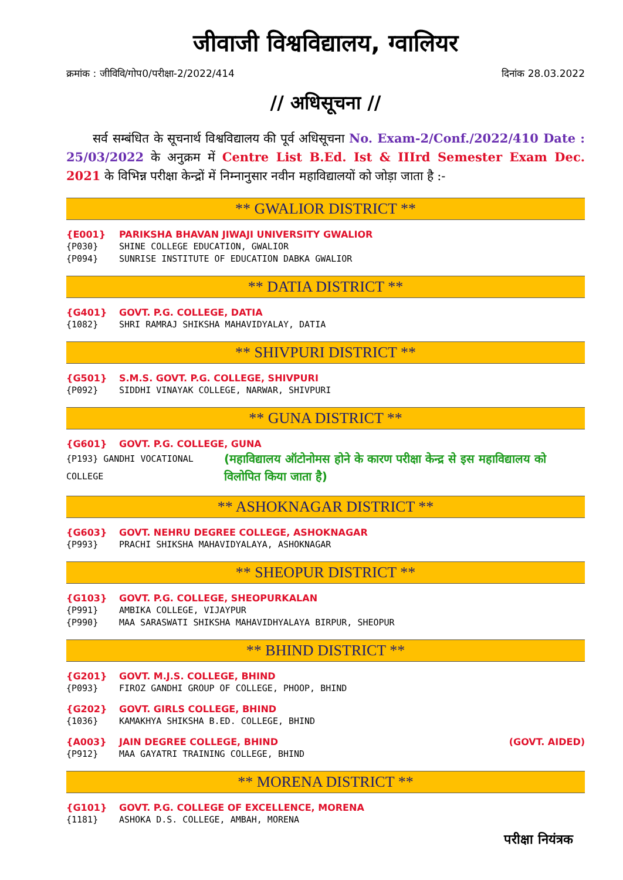जीवाजी विश्वविद्यालय, ग्वालियर
क्रमांक : जीविवि/गोप0/परीक्षा-2/2022/414 दिनांक 28.03.2022
// अधिसूचना //
सर्व सम्बंधित के सूचनार्थ विश्वविद्यालय की पूर्व अधिसूचना No. Exam-2/Conf./2022/410 Date : 25/03/2022 के अनुक्रम में Centre List B.Ed. Ist & IIIrd Semester Exam Dec. 2021 के विभिन्न परीक्षा केन्द्रों में निम्नानुसार नवीन महाविद्यालयों को जोड़ा जाता है :-
** GWALIOR DISTRICT **
{E001} PARIKSHA BHAVAN JIWAJI UNIVERSITY GWALIOR
{P030} SHINE COLLEGE EDUCATION, GWALIOR
{P094} SUNRISE INSTITUTE OF EDUCATION DABKA GWALIOR
** DATIA DISTRICT **
{G401} GOVT. P.G. COLLEGE, DATIA
{1082} SHRI RAMRAJ SHIKSHA MAHAVIDYALAY, DATIA
** SHIVPURI DISTRICT **
{G501} S.M.S. GOVT. P.G. COLLEGE, SHIVPURI
{P092} SIDDHI VINAYAK COLLEGE, NARWAR, SHIVPURI
** GUNA DISTRICT **
{G601} GOVT. P.G. COLLEGE, GUNA
{P193} GANDHI VOCATIONAL COLLEGE (महाविद्यालय ऑटोनोमस होने के कारण परीक्षा केन्द्र से इस महाविद्यालय को विलोपित किया जाता है)
** ASHOKNAGAR DISTRICT **
{G603} GOVT. NEHRU DEGREE COLLEGE, ASHOKNAGAR
{P993} PRACHI SHIKSHA MAHAVIDYALAYA, ASHOKNAGAR
** SHEOPUR DISTRICT **
{G103} GOVT. P.G. COLLEGE, SHEOPURKALAN
{P991} AMBIKA COLLEGE, VIJAYPUR
{P990} MAA SARASWATI SHIKSHA MAHAVIDHYALAYA BIRPUR, SHEOPUR
** BHIND DISTRICT **
{G201} GOVT. M.J.S. COLLEGE, BHIND
{P093} FIROZ GANDHI GROUP OF COLLEGE, PHOOP, BHIND
{G202} GOVT. GIRLS COLLEGE, BHIND
{1036} KAMAKHYA SHIKSHA B.ED. COLLEGE, BHIND
{A003} JAIN DEGREE COLLEGE, BHIND (GOVT. AIDED)
{P912} MAA GAYATRI TRAINING COLLEGE, BHIND
** MORENA DISTRICT **
{G101} GOVT. P.G. COLLEGE OF EXCELLENCE, MORENA
{1181} ASHOKA D.S. COLLEGE, AMBAH, MORENA
परीक्षा नियंत्रक